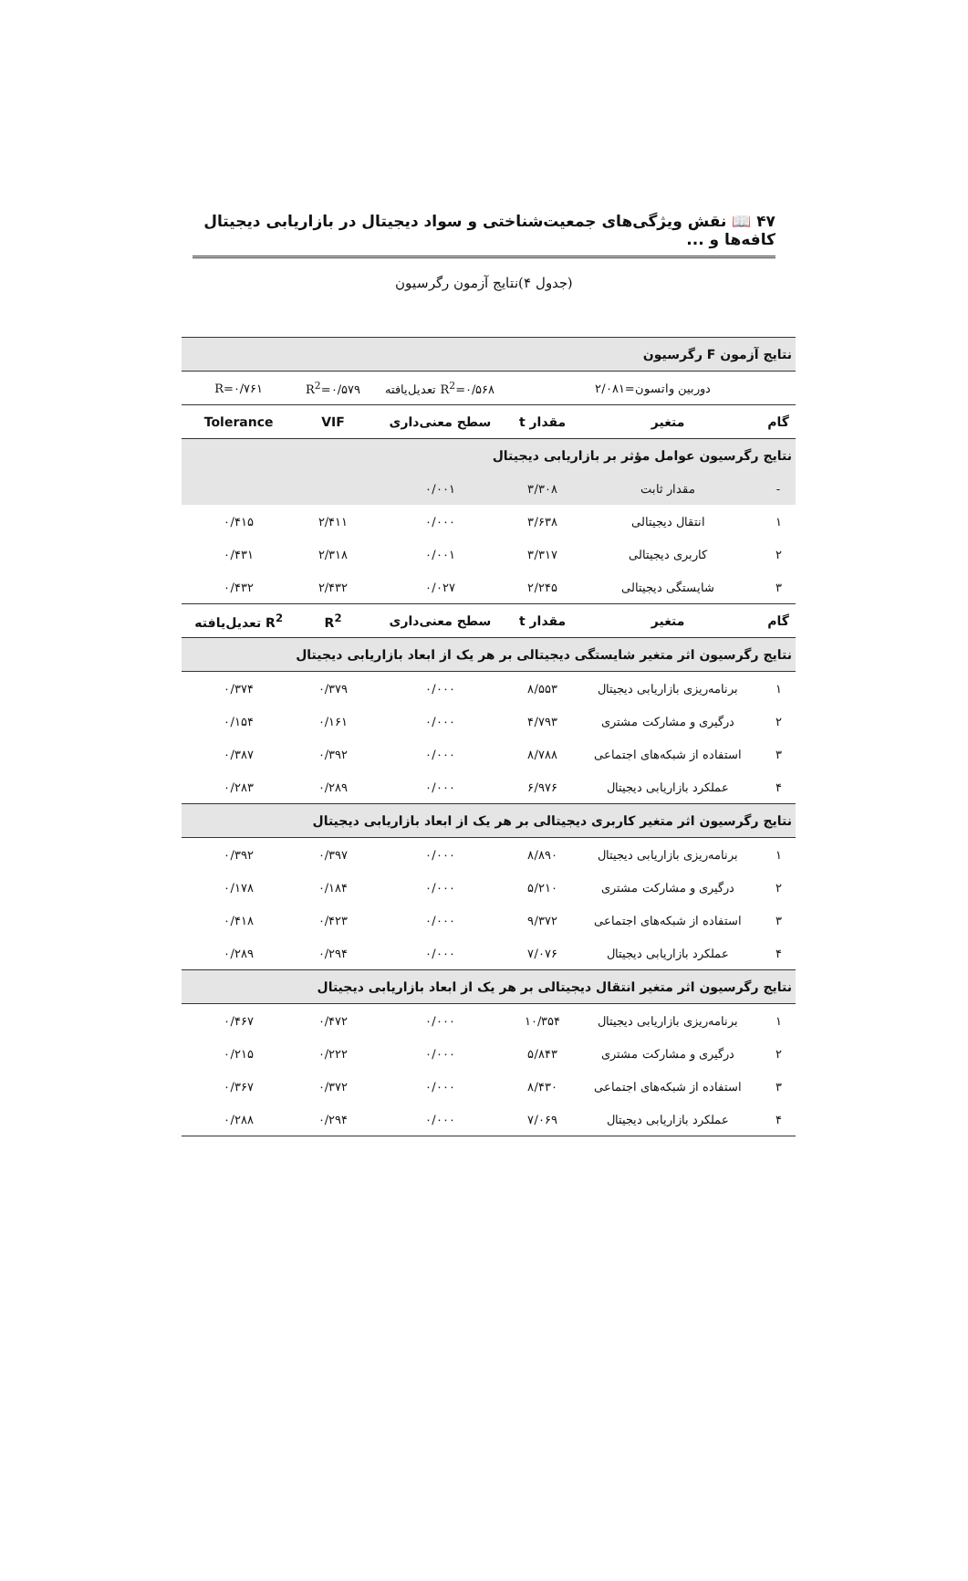۴۷ 📖 نقش ویژگی‌های جمعیت‌شناختی و سواد دیجیتال در بازاریابی دیجیتال کافه‌ها و ...
(جدول ۴)نتایج آزمون رگرسیون
| نتایج آزمون F رگرسیون | | | | | |
| دوربین واتسون=۲/۰۸۱ | | | R<sup>2</sup>=۰/۵۶۸ تعدیل‌یافته | R<sup>2</sup>=۰/۵۷۹ | R=۰/۷۶۱ |
| گام | متغیر | مقدار t | سطح معنی‌داری | VIF | Tolerance |
| نتایج رگرسیون عوامل مؤثر بر بازاریابی دیجیتال | | | | | |
| - | مقدار ثابت | ۳/۳۰۸ | ۰/۰۰۱ | | |
| ۱ | انتقال دیجیتالی | ۳/۶۳۸ | ۰/۰۰۰ | ۲/۴۱۱ | ۰/۴۱۵ |
| ۲ | کاربری دیجیتالی | ۳/۳۱۷ | ۰/۰۰۱ | ۲/۳۱۸ | ۰/۴۳۱ |
| ۳ | شایستگی دیجیتالی | ۲/۲۴۵ | ۰/۰۲۷ | ۲/۴۳۲ | ۰/۴۳۲ |
| گام | متغیر | مقدار t | سطح معنی‌داری | R<sup>2</sup> | R<sup>2</sup> تعدیل‌یافته |
| نتایج رگرسیون اثر متغیر شایستگی دیجیتالی بر هر یک از ابعاد بازاریابی دیجیتال | | | | | |
| ۱ | برنامه‌ریزی بازاریابی دیجیتال | ۸/۵۵۳ | ۰/۰۰۰ | ۰/۳۷۹ | ۰/۳۷۴ |
| ۲ | درگیری و مشارکت مشتری | ۴/۷۹۳ | ۰/۰۰۰ | ۰/۱۶۱ | ۰/۱۵۴ |
| ۳ | استفاده از شبکه‌های اجتماعی | ۸/۷۸۸ | ۰/۰۰۰ | ۰/۳۹۲ | ۰/۳۸۷ |
| ۴ | عملکرد بازاریابی دیجیتال | ۶/۹۷۶ | ۰/۰۰۰ | ۰/۲۸۹ | ۰/۲۸۳ |
| نتایج رگرسیون اثر متغیر کاربری دیجیتالی بر هر یک از ابعاد بازاریابی دیجیتال | | | | | |
| ۱ | برنامه‌ریزی بازاریابی دیجیتال | ۸/۸۹۰ | ۰/۰۰۰ | ۰/۳۹۷ | ۰/۳۹۲ |
| ۲ | درگیری و مشارکت مشتری | ۵/۲۱۰ | ۰/۰۰۰ | ۰/۱۸۴ | ۰/۱۷۸ |
| ۳ | استفاده از شبکه‌های اجتماعی | ۹/۳۷۲ | ۰/۰۰۰ | ۰/۴۲۳ | ۰/۴۱۸ |
| ۴ | عملکرد بازاریابی دیجیتال | ۷/۰۷۶ | ۰/۰۰۰ | ۰/۲۹۴ | ۰/۲۸۹ |
| نتایج رگرسیون اثر متغیر انتقال دیجیتالی بر هر یک از ابعاد بازاریابی دیجیتال | | | | | |
| ۱ | برنامه‌ریزی بازاریابی دیجیتال | ۱۰/۳۵۴ | ۰/۰۰۰ | ۰/۴۷۲ | ۰/۴۶۷ |
| ۲ | درگیری و مشارکت مشتری | ۵/۸۴۳ | ۰/۰۰۰ | ۰/۲۲۲ | ۰/۲۱۵ |
| ۳ | استفاده از شبکه‌های اجتماعی | ۸/۴۳۰ | ۰/۰۰۰ | ۰/۳۷۲ | ۰/۳۶۷ |
| ۴ | عملکرد بازاریابی دیجیتال | ۷/۰۶۹ | ۰/۰۰۰ | ۰/۲۹۴ | ۰/۲۸۸ |